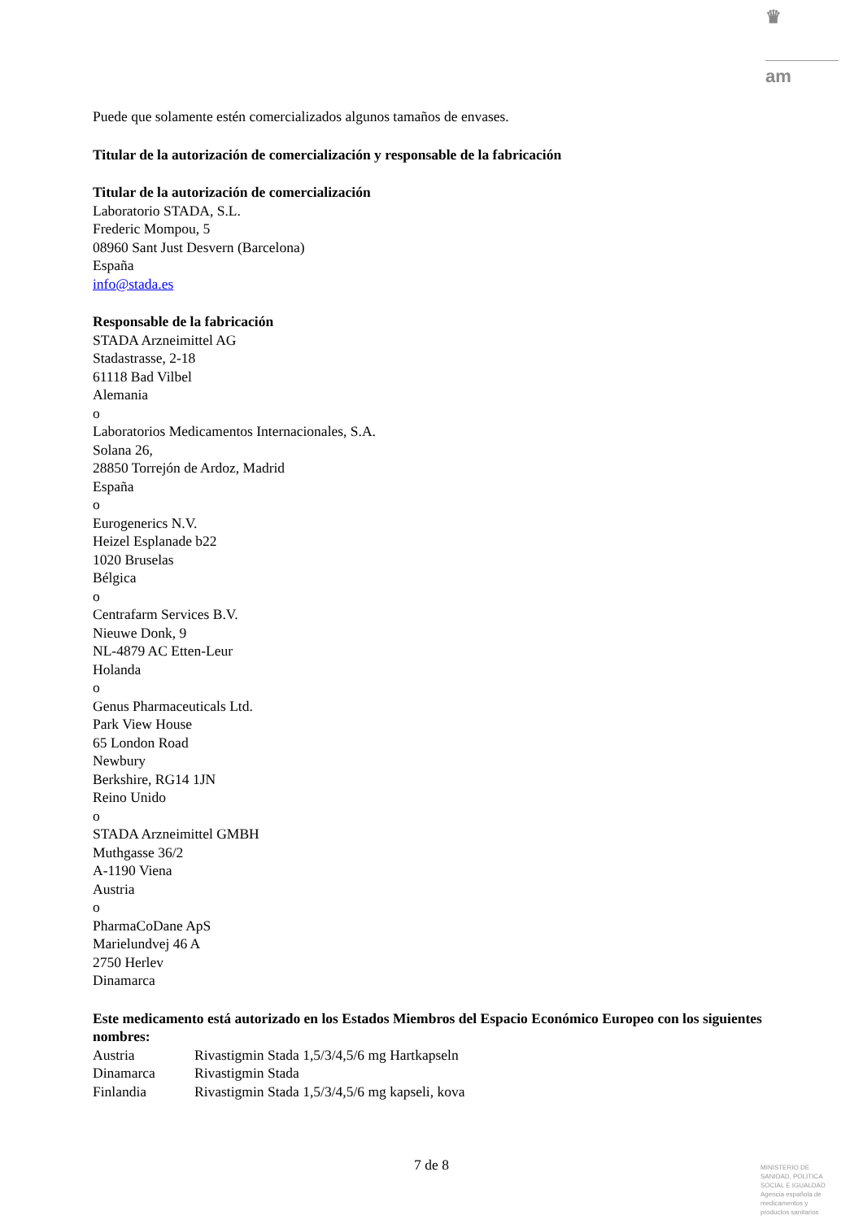♛
am
Puede que solamente estén comercializados algunos tamaños de envases.
Titular de la autorización de comercialización y responsable de la fabricación
Titular de la autorización de comercialización
Laboratorio STADA, S.L.
Frederic Mompou, 5
08960 Sant Just Desvern (Barcelona)
España
info@stada.es
Responsable de la fabricación
STADA Arzneimittel AG
Stadastrasse, 2-18
61118 Bad Vilbel
Alemania
o
Laboratorios Medicamentos Internacionales, S.A.
Solana 26,
28850 Torrejón de Ardoz, Madrid
España
o
Eurogenerics N.V.
Heizel Esplanade b22
1020 Bruselas
Bélgica
o
Centrafarm Services B.V.
Nieuwe Donk, 9
NL-4879 AC Etten-Leur
Holanda
o
Genus Pharmaceuticals Ltd.
Park View House
65 London Road
Newbury
Berkshire, RG14 1JN
Reino Unido
o
STADA Arzneimittel GMBH
Muthgasse 36/2
A-1190 Viena
Austria
o
PharmaCoDane ApS
Marielundvej 46 A
2750 Herlev
Dinamarca
Este medicamento está autorizado en los Estados Miembros del Espacio Económico Europeo con los siguientes nombres:
| Austria | Rivastigmin Stada 1,5/3/4,5/6 mg Hartkapseln |
| Dinamarca | Rivastigmin Stada |
| Finlandia | Rivastigmin Stada 1,5/3/4,5/6 mg kapseli, kova |
7 de 8
MINISTERIO DE
SANIDAD, POLITICA
SOCIAL E IGUALDAD
Agencia española de
medicamentos y
productos sanitarios